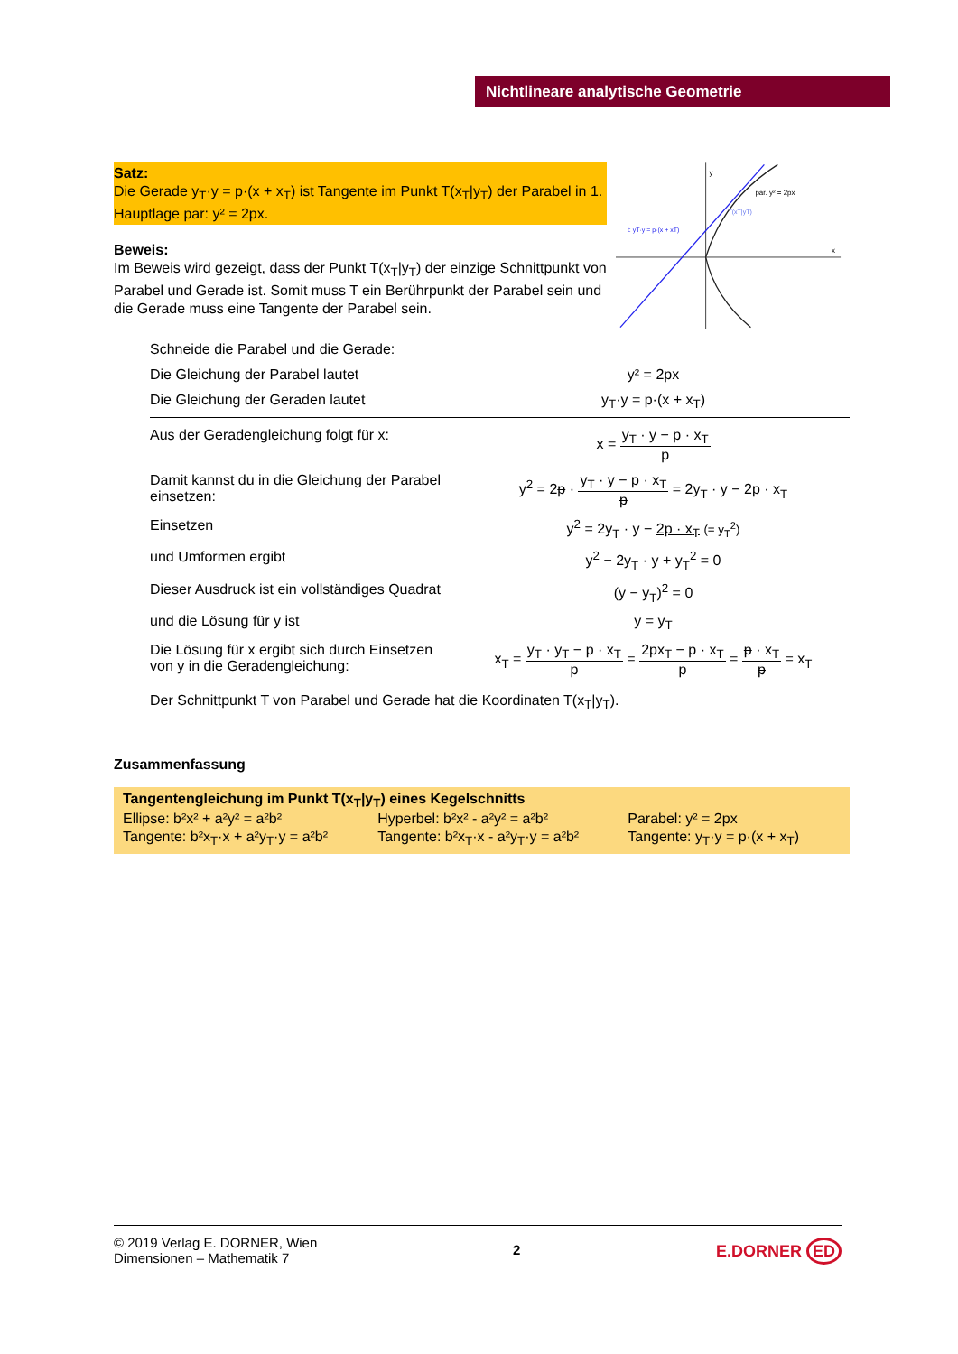Nichtlineare analytische Geometrie
Satz:
Die Gerade y<sub>T</sub>·y = p·(x + x<sub>T</sub>) ist Tangente im Punkt T(x<sub>T</sub>|y<sub>T</sub>) der Parabel in 1. Hauptlage par: y² = 2px.
Beweis:
Im Beweis wird gezeigt, dass der Punkt T(x<sub>T</sub>|y<sub>T</sub>) der einzige Schnittpunkt von Parabel und Gerade ist. Somit muss T ein Berührpunkt der Parabel sein und die Gerade muss eine Tangente der Parabel sein.
y
x
par. y² = 2px
T(xT|yT)
t: yT·y = p·(x + xT)
Schneide die Parabel und die Gerade:
Die Gleichung der Parabel lautet y² = 2px
Die Gleichung der Geraden lautet y<sub>T</sub>·y = p·(x + x<sub>T</sub>)
Aus der Geradengleichung folgt für x:
x = y<sub>T</sub> · y − p · x<sub>T</sub> p
Damit kannst du in die Gleichung der Parabel einsetzen:
y<sup>2</sup> = 2p · y<sub>T</sub> · y − p · x<sub>T</sub> p = 2y<sub>T</sub> · y − 2p · x<sub>T</sub>
Einsetzen y<sup>2</sup> = 2y<sub>T</sub> · y − 2p · x<sub>T</sub> (= y<sub>T</sub><sup>2</sup>)
und Umformen ergibt y<sup>2</sup> − 2y<sub>T</sub> · y + y<sub>T</sub><sup>2</sup> = 0
Dieser Ausdruck ist ein vollständiges Quadrat
(y − y<sub>T</sub>)<sup>2</sup> = 0
und die Lösung für y ist y = y<sub>T</sub>
Die Lösung für x ergibt sich durch Einsetzen von y in die Geradengleichung:
x<sub>T</sub> = y<sub>T</sub> · y<sub>T</sub> − p · x<sub>T</sub> p = 2px<sub>T</sub> − p · x<sub>T</sub> p = p · x<sub>T</sub> p = x<sub>T</sub>
Der Schnittpunkt T von Parabel und Gerade hat die Koordinaten T(x<sub>T</sub>|y<sub>T</sub>).
Zusammenfassung
Tangentengleichung im Punkt T(x<sub>T</sub>|y<sub>T</sub>) eines Kegelschnitts
| Ellipse: b²x² + a²y² = a²b² | Hyperbel: b²x² - a²y² = a²b² | Parabel: y² = 2px |
| Tangente: b²x<sub>T</sub>·x + a²y<sub>T</sub>·y = a²b² | Tangente: b²x<sub>T</sub>·x - a²y<sub>T</sub>·y = a²b² | Tangente: y<sub>T</sub>·y = p·(x + x<sub>T</sub>) |
© 2019 Verlag E. DORNER, Wien
Dimensionen – Mathematik 7
2
E.DORNER ED